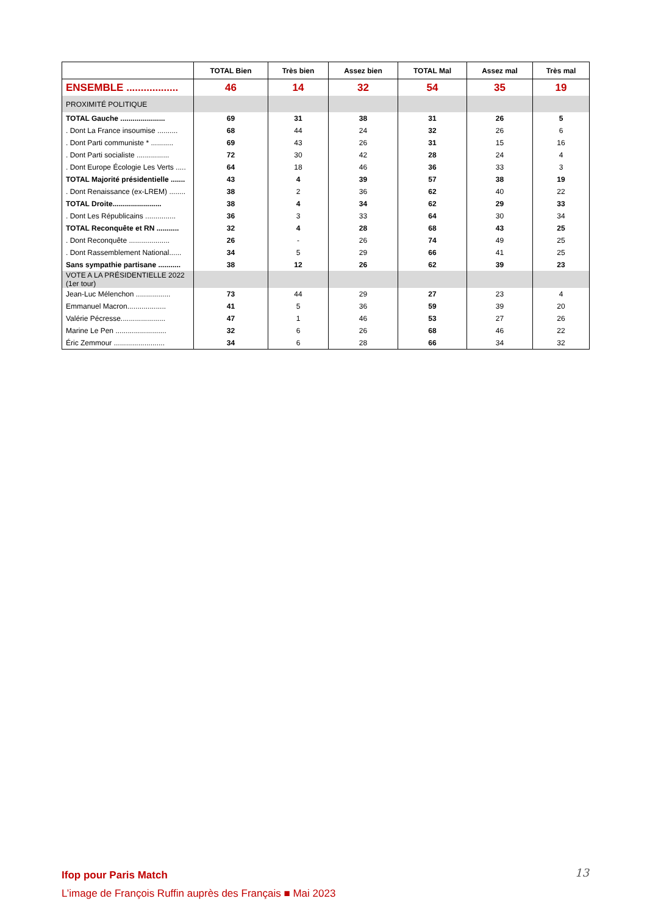| | TOTAL Bien | Très bien | Assez bien | TOTAL Mal | Assez mal | Très mal |
| --- | --- | --- | --- | --- | --- | --- |
| ENSEMBLE .................. | 46 | 14 | 32 | 54 | 35 | 19 |
| PROXIMITÉ POLITIQUE | | | | | | |
| TOTAL Gauche ...................... | 69 | 31 | 38 | 31 | 26 | 5 |
| . Dont La France insoumise .......... | 68 | 44 | 24 | 32 | 26 | 6 |
| . Dont Parti communiste * ........... | 69 | 43 | 26 | 31 | 15 | 16 |
| . Dont Parti socialiste ................ | 72 | 30 | 42 | 28 | 24 | 4 |
| . Dont Europe Écologie Les Verts ..... | 64 | 18 | 46 | 36 | 33 | 3 |
| TOTAL Majorité présidentielle ....... | 43 | 4 | 39 | 57 | 38 | 19 |
| . Dont Renaissance (ex-LREM) ........ | 38 | 2 | 36 | 62 | 40 | 22 |
| TOTAL Droite........................ | 38 | 4 | 34 | 62 | 29 | 33 |
| . Dont Les Républicains ............... | 36 | 3 | 33 | 64 | 30 | 34 |
| TOTAL Reconquête et RN ........... | 32 | 4 | 28 | 68 | 43 | 25 |
| . Dont Reconquête .................... | 26 | - | 26 | 74 | 49 | 25 |
| . Dont Rassemblement National...... | 34 | 5 | 29 | 66 | 41 | 25 |
| Sans sympathie partisane ........... | 38 | 12 | 26 | 62 | 39 | 23 |
| VOTE A LA PRÉSIDENTIELLE 2022 (1er tour) | | | | | | |
| Jean-Luc Mélenchon ................. | 73 | 44 | 29 | 27 | 23 | 4 |
| Emmanuel Macron................... | 41 | 5 | 36 | 59 | 39 | 20 |
| Valérie Pécresse...................... | 47 | 1 | 46 | 53 | 27 | 26 |
| Marine Le Pen ......................... | 32 | 6 | 26 | 68 | 46 | 22 |
| Éric Zemmour ......................... | 34 | 6 | 28 | 66 | 34 | 32 |
Ifop pour Paris Match
L’image de François Ruffin auprès des Français ■ Mai 2023
13